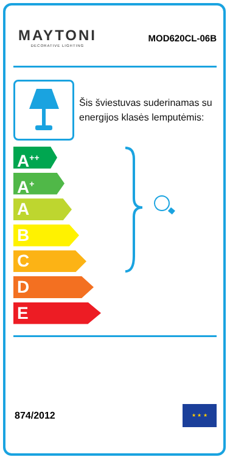MAYTONI
DECORATIVE LIGHTING
MOD620CL-06B
Šis šviestuvas suderinamas su energijos klasės lemputėmis:
A<sup>++</sup>
A<sup>+</sup>
A
B
C
D
E
874/2012
★ ★ ★